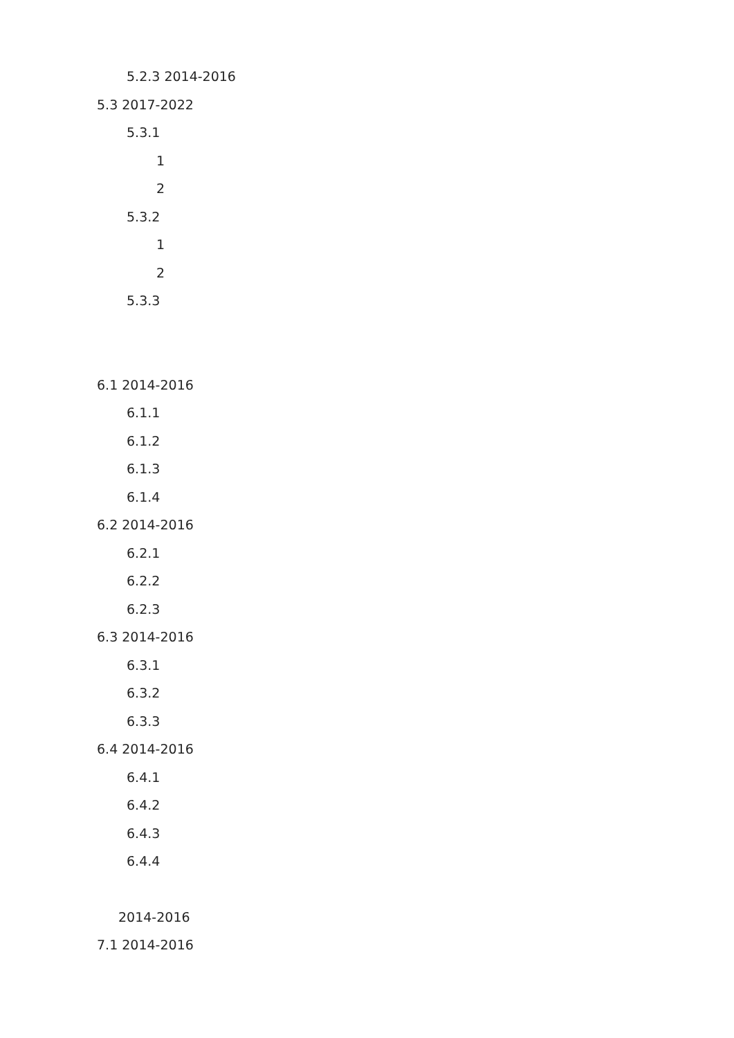5.2.3 2014-2016
5.3 2017-2022
5.3.1
1
2
5.3.2
1
2
5.3.3
6.1 2014-2016
6.1.1
6.1.2
6.1.3
6.1.4
6.2 2014-2016
6.2.1
6.2.2
6.2.3
6.3 2014-2016
6.3.1
6.3.2
6.3.3
6.4 2014-2016
6.4.1
6.4.2
6.4.3
6.4.4
2014-2016
7.1 2014-2016